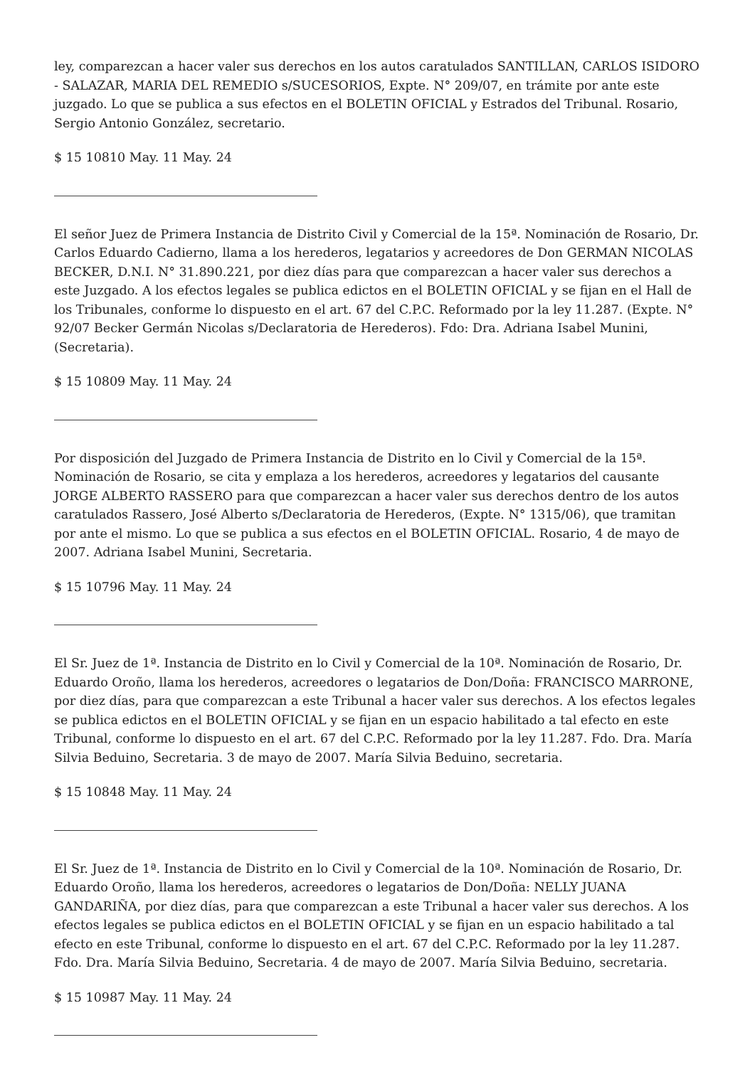ley, comparezcan a hacer valer sus derechos en los autos caratulados SANTILLAN, CARLOS ISIDORO - SALAZAR, MARIA DEL REMEDIO s/SUCESORIOS, Expte. N° 209/07, en trámite por ante este juzgado. Lo que se publica a sus efectos en el BOLETIN OFICIAL y Estrados del Tribunal. Rosario, Sergio Antonio González, secretario.
$ 15 10810 May. 11 May. 24
El señor Juez de Primera Instancia de Distrito Civil y Comercial de la 15ª. Nominación de Rosario, Dr. Carlos Eduardo Cadierno, llama a los herederos, legatarios y acreedores de Don GERMAN NICOLAS BECKER, D.N.I. N° 31.890.221, por diez días para que comparezcan a hacer valer sus derechos a este Juzgado. A los efectos legales se publica edictos en el BOLETIN OFICIAL y se fijan en el Hall de los Tribunales, conforme lo dispuesto en el art. 67 del C.P.C. Reformado por la ley 11.287. (Expte. N° 92/07 Becker Germán Nicolas s/Declaratoria de Herederos). Fdo: Dra. Adriana Isabel Munini, (Secretaria).
$ 15 10809 May. 11 May. 24
Por disposición del Juzgado de Primera Instancia de Distrito en lo Civil y Comercial de la 15ª. Nominación de Rosario, se cita y emplaza a los herederos, acreedores y legatarios del causante JORGE ALBERTO RASSERO para que comparezcan a hacer valer sus derechos dentro de los autos caratulados Rassero, José Alberto s/Declaratoria de Herederos, (Expte. N° 1315/06), que tramitan por ante el mismo. Lo que se publica a sus efectos en el BOLETIN OFICIAL. Rosario, 4 de mayo de 2007. Adriana Isabel Munini, Secretaria.
$ 15 10796 May. 11 May. 24
El Sr. Juez de 1ª. Instancia de Distrito en lo Civil y Comercial de la 10ª. Nominación de Rosario, Dr. Eduardo Oroño, llama los herederos, acreedores o legatarios de Don/Doña: FRANCISCO MARRONE, por diez días, para que comparezcan a este Tribunal a hacer valer sus derechos. A los efectos legales se publica edictos en el BOLETIN OFICIAL y se fijan en un espacio habilitado a tal efecto en este Tribunal, conforme lo dispuesto en el art. 67 del C.P.C. Reformado por la ley 11.287. Fdo. Dra. María Silvia Beduino, Secretaria. 3 de mayo de 2007. María Silvia Beduino, secretaria.
$ 15 10848 May. 11 May. 24
El Sr. Juez de 1ª. Instancia de Distrito en lo Civil y Comercial de la 10ª. Nominación de Rosario, Dr. Eduardo Oroño, llama los herederos, acreedores o legatarios de Don/Doña: NELLY JUANA GANDARIÑA, por diez días, para que comparezcan a este Tribunal a hacer valer sus derechos. A los efectos legales se publica edictos en el BOLETIN OFICIAL y se fijan en un espacio habilitado a tal efecto en este Tribunal, conforme lo dispuesto en el art. 67 del C.P.C. Reformado por la ley 11.287. Fdo. Dra. María Silvia Beduino, Secretaria. 4 de mayo de 2007. María Silvia Beduino, secretaria.
$ 15 10987 May. 11 May. 24